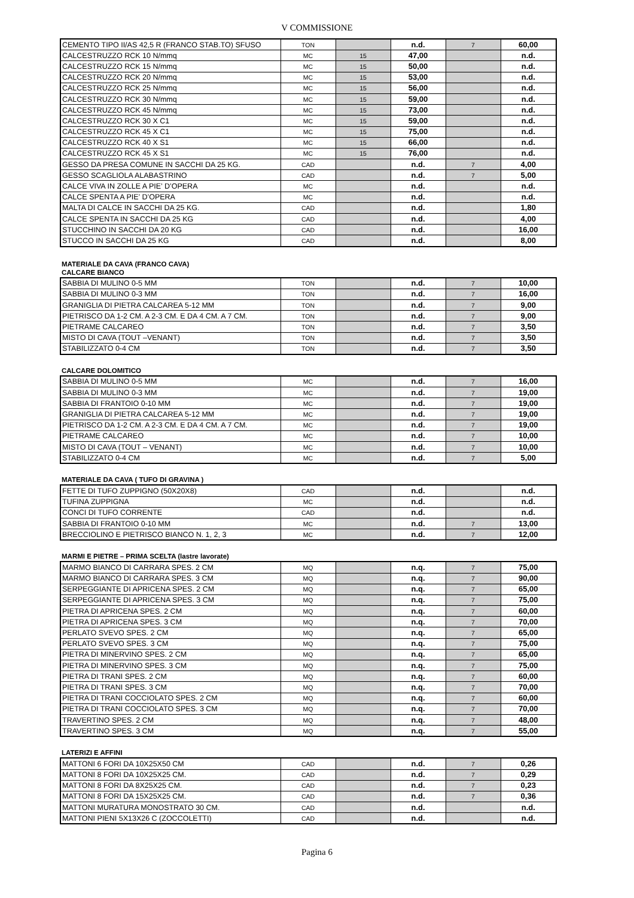V COMMISSIONE
| CEMENTO TIPO II/AS 42,5 R (FRANCO STAB.TO) SFUSO | TON | | n.d. | 7 | 60,00 |
| CALCESTRUZZO RCK 10 N/mmq | MC | 15 | 47,00 | | n.d. |
| CALCESTRUZZO RCK 15 N/mmq | MC | 15 | 50,00 | | n.d. |
| CALCESTRUZZO RCK 20 N/mmq | MC | 15 | 53,00 | | n.d. |
| CALCESTRUZZO RCK 25 N/mmq | MC | 15 | 56,00 | | n.d. |
| CALCESTRUZZO RCK 30 N/mmq | MC | 15 | 59,00 | | n.d. |
| CALCESTRUZZO RCK 45 N/mmq | MC | 15 | 73,00 | | n.d. |
| CALCESTRUZZO RCK 30 X C1 | MC | 15 | 59,00 | | n.d. |
| CALCESTRUZZO RCK 45 X C1 | MC | 15 | 75,00 | | n.d. |
| CALCESTRUZZO RCK 40 X S1 | MC | 15 | 66,00 | | n.d. |
| CALCESTRUZZO RCK 45 X S1 | MC | 15 | 76,00 | | n.d. |
| GESSO DA PRESA COMUNE IN SACCHI DA 25 KG. | CAD | | n.d. | 7 | 4,00 |
| GESSO SCAGLIOLA ALABASTRINO | CAD | | n.d. | 7 | 5,00 |
| CALCE VIVA IN ZOLLE A PIE’ D’OPERA | MC | | n.d. | | n.d. |
| CALCE SPENTA A PIE’ D’OPERA | MC | | n.d. | | n.d. |
| MALTA DI CALCE IN SACCHI DA 25 KG. | CAD | | n.d. | | 1,80 |
| CALCE SPENTA IN SACCHI DA 25 KG | CAD | | n.d. | | 4,00 |
| STUCCHINO IN SACCHI DA 20 KG | CAD | | n.d. | | 16,00 |
| STUCCO IN SACCHI DA 25 KG | CAD | | n.d. | | 8,00 |
MATERIALE DA CAVA (FRANCO CAVA)
CALCARE BIANCO
| SABBIA DI MULINO 0-5 MM | TON | | n.d. | 7 | 10,00 |
| SABBIA DI MULINO 0-3 MM | TON | | n.d. | 7 | 16,00 |
| GRANIGLIA DI PIETRA CALCAREA 5-12 MM | TON | | n.d. | 7 | 9,00 |
| PIETRISCO DA 1-2 CM. A 2-3 CM. E DA 4 CM. A 7 CM. | TON | | n.d. | 7 | 9,00 |
| PIETRAME CALCAREO | TON | | n.d. | 7 | 3,50 |
| MISTO DI CAVA (TOUT –VENANT) | TON | | n.d. | 7 | 3,50 |
| STABILIZZATO 0-4 CM | TON | | n.d. | 7 | 3,50 |
CALCARE DOLOMITICO
| SABBIA DI MULINO 0-5 MM | MC | | n.d. | 7 | 16,00 |
| SABBIA DI MULINO 0-3 MM | MC | | n.d. | 7 | 19,00 |
| SABBIA DI FRANTOIO 0-10 MM | MC | | n.d. | 7 | 19,00 |
| GRANIGLIA DI PIETRA CALCAREA 5-12 MM | MC | | n.d. | 7 | 19,00 |
| PIETRISCO DA 1-2 CM. A 2-3 CM. E DA 4 CM. A 7 CM. | MC | | n.d. | 7 | 19,00 |
| PIETRAME CALCAREO | MC | | n.d. | 7 | 10,00 |
| MISTO DI CAVA (TOUT – VENANT) | MC | | n.d. | 7 | 10,00 |
| STABILIZZATO 0-4 CM | MC | | n.d. | 7 | 5,00 |
MATERIALE DA CAVA ( TUFO DI GRAVINA )
| FETTE DI TUFO ZUPPIGNO (50X20X8) | CAD | | n.d. | | n.d. |
| TUFINA ZUPPIGNA | MC | | n.d. | | n.d. |
| CONCI DI TUFO CORRENTE | CAD | | n.d. | | n.d. |
| SABBIA DI FRANTOIO 0-10 MM | MC | | n.d. | 7 | 13,00 |
| BRECCIOLINO E PIETRISCO BIANCO N. 1, 2, 3 | MC | | n.d. | 7 | 12,00 |
MARMI E PIETRE – PRIMA SCELTA (lastre lavorate)
| MARMO BIANCO DI CARRARA SPES. 2 CM | MQ | | n.q. | 7 | 75,00 |
| MARMO BIANCO DI CARRARA SPES. 3 CM | MQ | | n.q. | 7 | 90,00 |
| SERPEGGIANTE DI APRICENA SPES. 2 CM | MQ | | n.q. | 7 | 65,00 |
| SERPEGGIANTE DI APRICENA SPES. 3 CM | MQ | | n.q. | 7 | 75,00 |
| PIETRA DI APRICENA SPES. 2 CM | MQ | | n.q. | 7 | 60,00 |
| PIETRA DI APRICENA SPES. 3 CM | MQ | | n.q. | 7 | 70,00 |
| PERLATO SVEVO SPES. 2 CM | MQ | | n.q. | 7 | 65,00 |
| PERLATO SVEVO SPES. 3 CM | MQ | | n.q. | 7 | 75,00 |
| PIETRA DI MINERVINO SPES. 2 CM | MQ | | n.q. | 7 | 65,00 |
| PIETRA DI MINERVINO SPES. 3 CM | MQ | | n.q. | 7 | 75,00 |
| PIETRA DI TRANI SPES. 2 CM | MQ | | n.q. | 7 | 60,00 |
| PIETRA DI TRANI SPES. 3 CM | MQ | | n.q. | 7 | 70,00 |
| PIETRA DI TRANI COCCIOLATO SPES. 2 CM | MQ | | n.q. | 7 | 60,00 |
| PIETRA DI TRANI COCCIOLATO SPES. 3 CM | MQ | | n.q. | 7 | 70,00 |
| TRAVERTINO SPES. 2 CM | MQ | | n.q. | 7 | 48,00 |
| TRAVERTINO SPES. 3 CM | MQ | | n.q. | 7 | 55,00 |
LATERIZI E AFFINI
| MATTONI 6 FORI DA 10X25X50 CM | CAD | | n.d. | 7 | 0,26 |
| MATTONI 8 FORI DA 10X25X25 CM. | CAD | | n.d. | 7 | 0,29 |
| MATTONI 8 FORI DA 8X25X25 CM. | CAD | | n.d. | 7 | 0,23 |
| MATTONI 8 FORI DA 15X25X25 CM. | CAD | | n.d. | 7 | 0,36 |
| MATTONI MURATURA MONOSTRATO 30 CM. | CAD | | n.d. | | n.d. |
| MATTONI PIENI 5X13X26 C (ZOCCOLETTI) | CAD | | n.d. | | n.d. |
Pagina 6